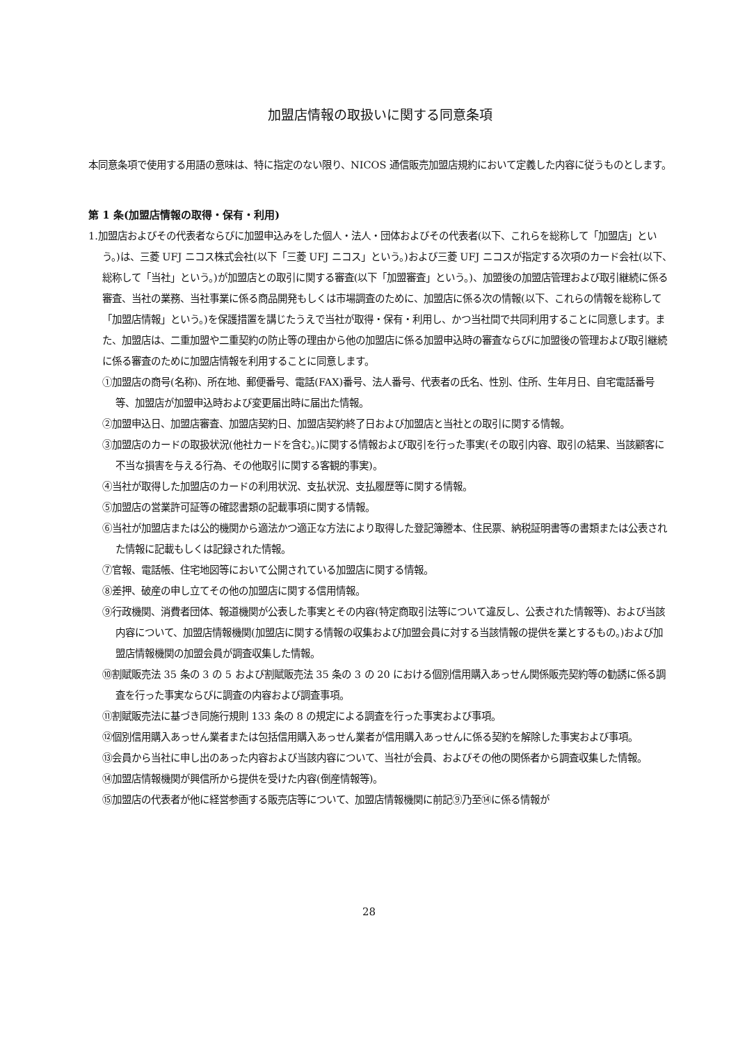加盟店情報の取扱いに関する同意条項
本同意条項で使用する用語の意味は、特に指定のない限り、NICOS 通信販売加盟店規約において定義した内容に従うものとします。
第 1 条(加盟店情報の取得・保有・利用)
1.加盟店およびその代表者ならびに加盟申込みをした個人・法人・団体およびその代表者(以下、これらを総称して「加盟店」という。)は、三菱 UFJ ニコス株式会社(以下「三菱 UFJ ニコス」という。)および三菱 UFJ ニコスが指定する次項のカード会社(以下、総称して「当社」という。)が加盟店との取引に関する審査(以下「加盟審査」という。)、加盟後の加盟店管理および取引継続に係る審査、当社の業務、当社事業に係る商品開発もしくは市場調査のために、加盟店に係る次の情報(以下、これらの情報を総称して「加盟店情報」という。)を保護措置を講じたうえで当社が取得・保有・利用し、かつ当社間で共同利用することに同意します。また、加盟店は、二重加盟や二重契約の防止等の理由から他の加盟店に係る加盟申込時の審査ならびに加盟後の管理および取引継続に係る審査のために加盟店情報を利用することに同意します。
①加盟店の商号(名称)、所在地、郵便番号、電話(FAX)番号、法人番号、代表者の氏名、性別、住所、生年月日、自宅電話番号等、加盟店が加盟申込時および変更届出時に届出た情報。
②加盟申込日、加盟店審査、加盟店契約日、加盟店契約終了日および加盟店と当社との取引に関する情報。
③加盟店のカードの取扱状況(他社カードを含む。)に関する情報および取引を行った事実(その取引内容、取引の結果、当該顧客に不当な損害を与える行為、その他取引に関する客観的事実)。
④当社が取得した加盟店のカードの利用状況、支払状況、支払履歴等に関する情報。
⑤加盟店の営業許可証等の確認書類の記載事項に関する情報。
⑥当社が加盟店または公的機関から適法かつ適正な方法により取得した登記簿謄本、住民票、納税証明書等の書類または公表された情報に記載もしくは記録された情報。
⑦官報、電話帳、住宅地図等において公開されている加盟店に関する情報。
⑧差押、破産の申し立てその他の加盟店に関する信用情報。
⑨行政機関、消費者団体、報道機関が公表した事実とその内容(特定商取引法等について違反し、公表された情報等)、および当該内容について、加盟店情報機関(加盟店に関する情報の収集および加盟会員に対する当該情報の提供を業とするもの。)および加盟店情報機関の加盟会員が調査収集した情報。
⑩割賦販売法 35 条の 3 の 5 および割賦販売法 35 条の 3 の 20 における個別信用購入あっせん関係販売契約等の勧誘に係る調査を行った事実ならびに調査の内容および調査事項。
⑪割賦販売法に基づき同施行規則 133 条の 8 の規定による調査を行った事実および事項。
⑫個別信用購入あっせん業者または包括信用購入あっせん業者が信用購入あっせんに係る契約を解除した事実および事項。
⑬会員から当社に申し出のあった内容および当該内容について、当社が会員、およびその他の関係者から調査収集した情報。
⑭加盟店情報機関が興信所から提供を受けた内容(倒産情報等)。
⑮加盟店の代表者が他に経営参画する販売店等について、加盟店情報機関に前記⑨乃至⑭に係る情報が
28